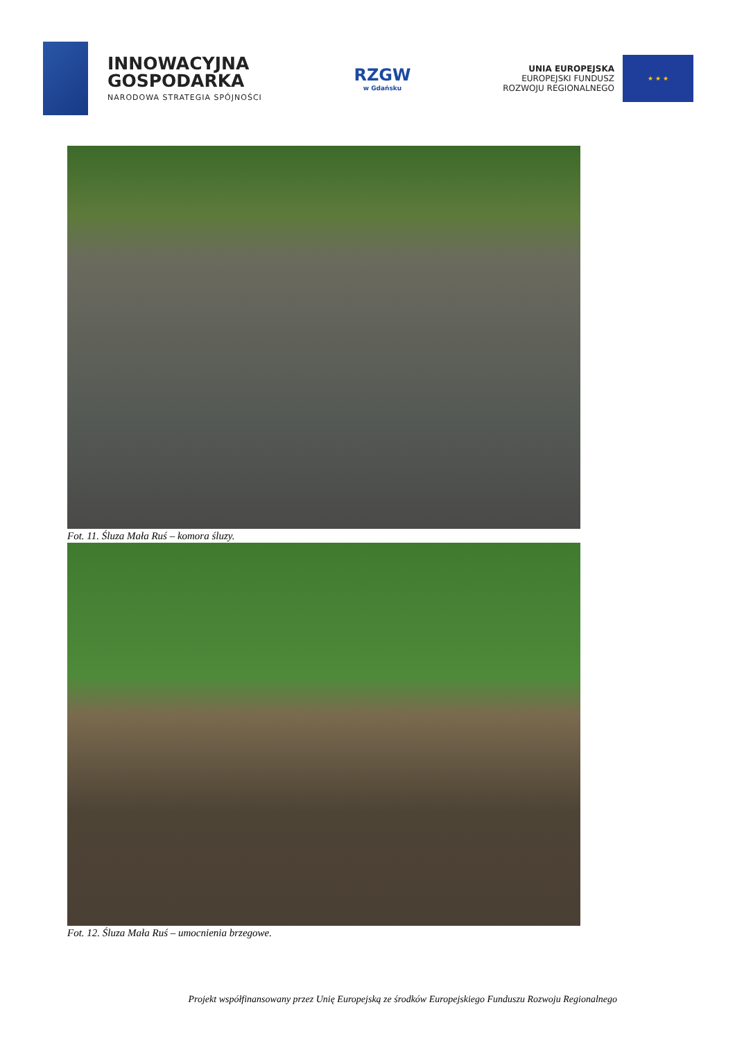INNOWACYJNA
GOSPODARKA
NARODOWA STRATEGIA SPÓJNOŚCI
RZGW
w Gdańsku
UNIA EUROPEJSKA
EUROPEJSKI FUNDUSZ
ROZWOJU REGIONALNEGO
★ ★ ★
Fot. 11. Śluza Mała Ruś – komora śluzy.
Fot. 12. Śluza Mała Ruś – umocnienia brzegowe.
Projekt współfinansowany przez Unię Europejską ze środków Europejskiego Funduszu Rozwoju Regionalnego